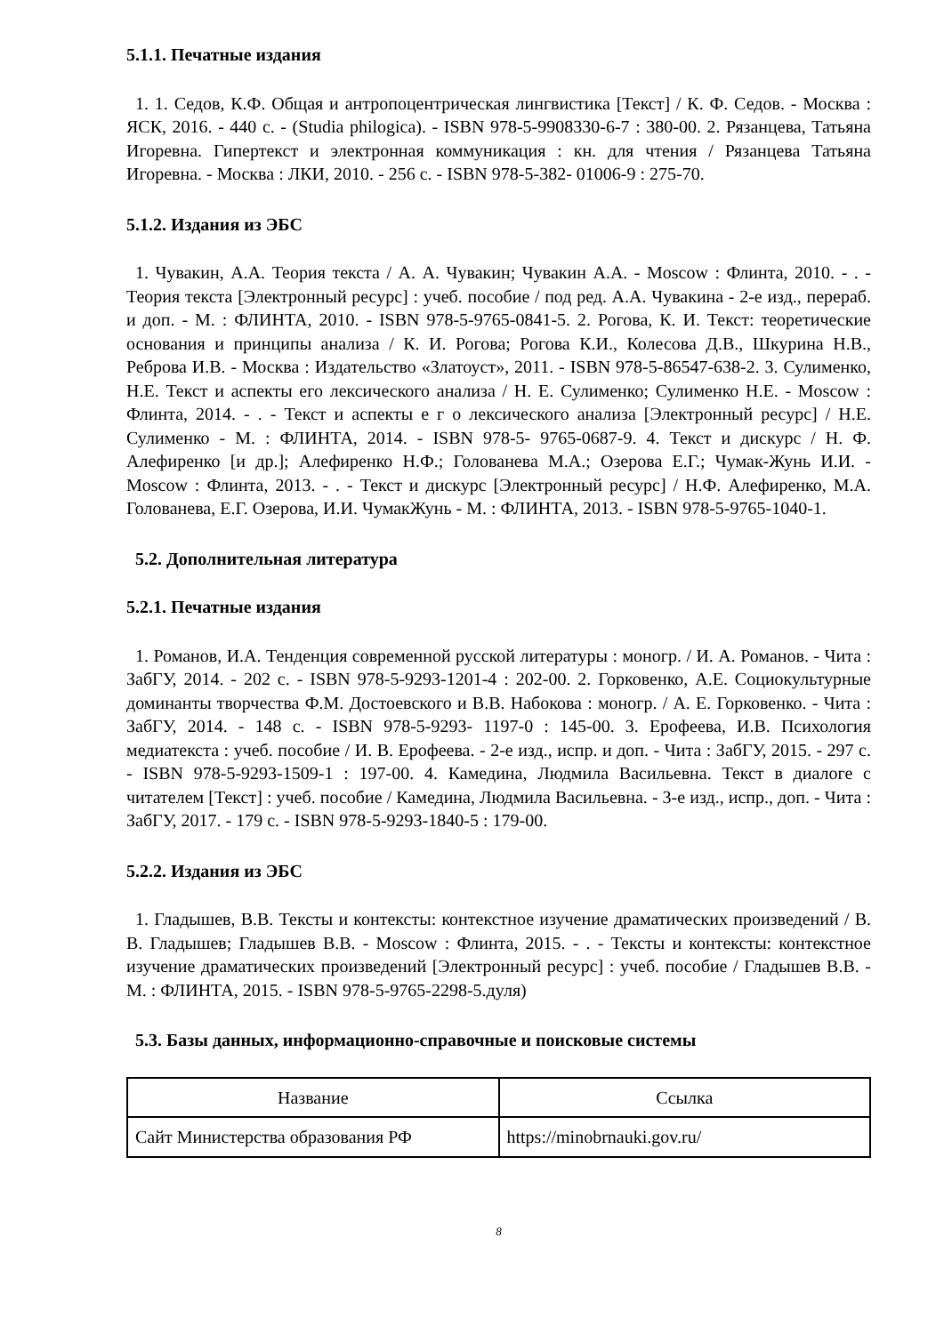5.1.1. Печатные издания
1. 1. Седов, К.Ф. Общая и антропоцентрическая лингвистика [Текст] / К. Ф. Седов. - Москва : ЯСК, 2016. - 440 с. - (Studia philogica). - ISBN 978-5-9908330-6-7 : 380-00. 2. Рязанцева, Татьяна Игоревна. Гипертекст и электронная коммуникация : кн. для чтения / Рязанцева Татьяна Игоревна. - Москва : ЛКИ, 2010. - 256 с. - ISBN 978-5-382- 01006-9 : 275-70.
5.1.2. Издания из ЭБС
1. Чувакин, А.А. Теория текста / А. А. Чувакин; Чувакин А.А. - Moscow : Флинта, 2010. - . - Теория текста [Электронный ресурс] : учеб. пособие / под ред. А.А. Чувакина - 2-е изд., перераб. и доп. - М. : ФЛИНТА, 2010. - ISBN 978-5-9765-0841-5. 2. Рогова, К. И. Текст: теоретические основания и принципы анализа / К. И. Рогова; Рогова К.И., Колесова Д.В., Шкурина Н.В., Реброва И.В. - Москва : Издательство «Златоуст», 2011. - ISBN 978-5-86547-638-2. 3. Сулименко, Н.Е. Текст и аспекты его лексического анализа / Н. Е. Сулименко; Сулименко Н.Е. - Moscow : Флинта, 2014. - . - Текст и аспекты е г о лексического анализа [Электронный ресурс] / Н.Е. Сулименко - М. : ФЛИНТА, 2014. - ISBN 978-5- 9765-0687-9. 4. Текст и дискурс / Н. Ф. Алефиренко [и др.]; Алефиренко Н.Ф.; Голованева М.А.; Озерова Е.Г.; Чумак-Жунь И.И. - Moscow : Флинта, 2013. - . - Текст и дискурс [Электронный ресурс] / Н.Ф. Алефиренко, М.А. Голованева, Е.Г. Озерова, И.И. ЧумакЖунь - М. : ФЛИНТА, 2013. - ISBN 978-5-9765-1040-1.
5.2. Дополнительная литература
5.2.1. Печатные издания
1. Романов, И.А. Тенденция современной русской литературы : моногр. / И. А. Романов. - Чита : ЗабГУ, 2014. - 202 с. - ISBN 978-5-9293-1201-4 : 202-00. 2. Горковенко, А.Е. Социокультурные доминанты творчества Ф.М. Достоевского и В.В. Набокова : моногр. / А. Е. Горковенко. - Чита : ЗабГУ, 2014. - 148 с. - ISBN 978-5-9293- 1197-0 : 145-00. 3. Ерофеева, И.В. Психология медиатекста : учеб. пособие / И. В. Ерофеева. - 2-е изд., испр. и доп. - Чита : ЗабГУ, 2015. - 297 с. - ISBN 978-5-9293-1509-1 : 197-00. 4. Камедина, Людмила Васильевна. Текст в диалоге с читателем [Текст] : учеб. пособие / Камедина, Людмила Васильевна. - 3-е изд., испр., доп. - Чита : ЗабГУ, 2017. - 179 с. - ISBN 978-5-9293-1840-5 : 179-00.
5.2.2. Издания из ЭБС
1. Гладышев, В.В. Тексты и контексты: контекстное изучение драматических произведений / В. В. Гладышев; Гладышев В.В. - Moscow : Флинта, 2015. - . - Тексты и контексты: контекстное изучение драматических произведений [Электронный ресурс] : учеб. пособие / Гладышев В.В. - М. : ФЛИНТА, 2015. - ISBN 978-5-9765-2298-5.дуля)
5.3. Базы данных, информационно-справочные и поисковые системы
| Название | Ссылка |
| --- | --- |
| Сайт Министерства образования РФ | https://minobrnauki.gov.ru/ |
8